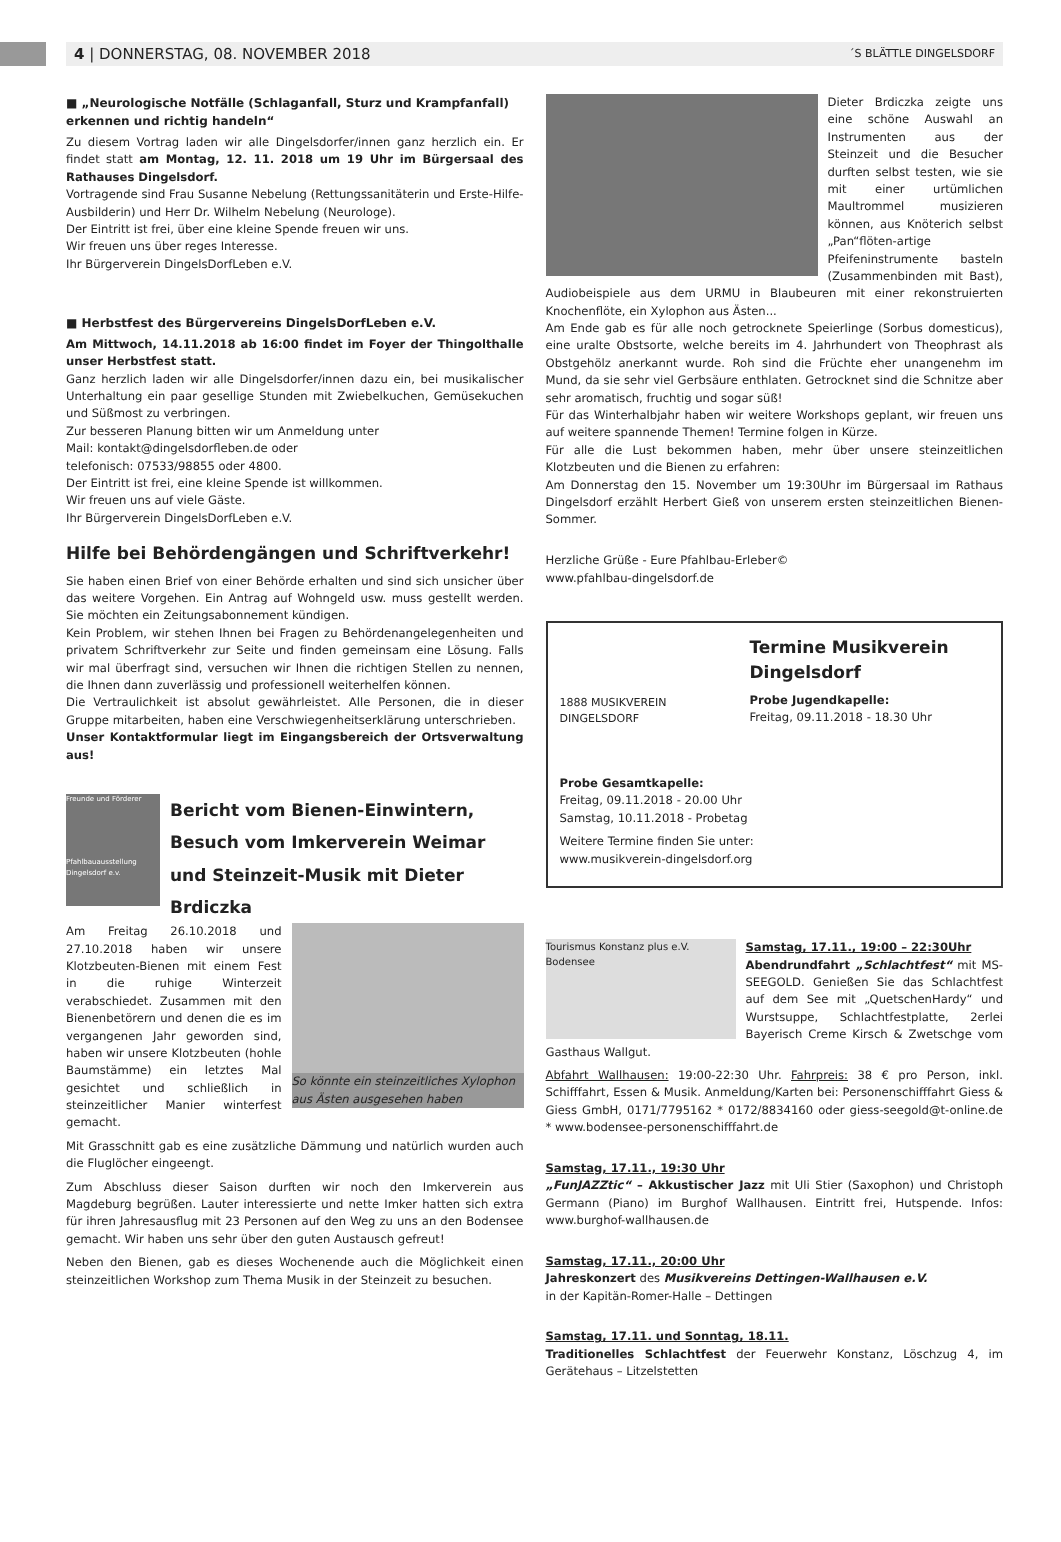4 | DONNERSTAG, 08. NOVEMBER 2018 ´S BLÄTTLE DINGELSDORF
■ „Neurologische Notfälle (Schlaganfall, Sturz und Krampfanfall) erkennen und richtig handeln“
Zu diesem Vortrag laden wir alle Dingelsdorfer/innen ganz herzlich ein. Er findet statt am Montag, 12. 11. 2018 um 19 Uhr im Bürgersaal des Rathauses Dingelsdorf.
Vortragende sind Frau Susanne Nebelung (Rettungssanitäterin und Erste-Hilfe-Ausbilderin) und Herr Dr. Wilhelm Nebelung (Neurologe).
Der Eintritt ist frei, über eine kleine Spende freuen wir uns.
Wir freuen uns über reges Interesse.
Ihr Bürgerverein DingelsDorfLeben e.V.
■ Herbstfest des Bürgervereins DingelsDorfLeben e.V.
Am Mittwoch, 14.11.2018 ab 16:00 findet im Foyer der Thingolthalle unser Herbstfest statt.
Ganz herzlich laden wir alle Dingelsdorfer/innen dazu ein, bei musikalischer Unterhaltung ein paar gesellige Stunden mit Zwiebelkuchen, Gemüsekuchen und Süßmost zu verbringen.
Zur besseren Planung bitten wir um Anmeldung unter
Mail: kontakt@dingelsdorfleben.de oder
telefonisch: 07533/98855 oder 4800.
Der Eintritt ist frei, eine kleine Spende ist willkommen.
Wir freuen uns auf viele Gäste.
Ihr Bürgerverein DingelsDorfLeben e.V.
Hilfe bei Behördengängen und Schriftverkehr!
Sie haben einen Brief von einer Behörde erhalten und sind sich unsicher über das weitere Vorgehen. Ein Antrag auf Wohngeld usw. muss gestellt werden. Sie möchten ein Zeitungsabonnement kündigen.
Kein Problem, wir stehen Ihnen bei Fragen zu Behördenangelegenheiten und privatem Schriftverkehr zur Seite und finden gemeinsam eine Lösung. Falls wir mal überfragt sind, versuchen wir Ihnen die richtigen Stellen zu nennen, die Ihnen dann zuverlässig und professionell weiterhelfen können.
Die Vertraulichkeit ist absolut gewährleistet. Alle Personen, die in dieser Gruppe mitarbeiten, haben eine Verschwiegenheitserklärung unterschrieben.
Unser Kontaktformular liegt im Eingangsbereich der Ortsverwaltung aus!
Freunde und Förderer
Pfahlbauausstellung Dingelsdorf e.v.
Bericht vom Bienen-Einwintern, Besuch vom Imkerverein Weimar und Steinzeit-Musik mit Dieter Brdiczka
So könnte ein steinzeitliches Xylophon aus Ästen ausgesehen haben
Am Freitag 26.10.2018 und 27.10.2018 haben wir unsere Klotzbeuten-Bienen mit einem Fest in die ruhige Winterzeit verabschiedet. Zusammen mit den Bienenbetörern und denen die es im vergangenen Jahr geworden sind, haben wir unsere Klotzbeuten (hohle Baumstämme) ein letztes Mal gesichtet und schließlich in steinzeitlicher Manier winterfest gemacht.
Mit Grasschnitt gab es eine zusätzliche Dämmung und natürlich wurden auch die Fluglöcher eingeengt.
Zum Abschluss dieser Saison durften wir noch den Imkerverein aus Magdeburg begrüßen. Lauter interessierte und nette Imker hatten sich extra für ihren Jahresausflug mit 23 Personen auf den Weg zu uns an den Bodensee gemacht. Wir haben uns sehr über den guten Austausch gefreut!
Neben den Bienen, gab es dieses Wochenende auch die Möglichkeit einen steinzeitlichen Workshop zum Thema Musik in der Steinzeit zu besuchen.
Dieter Brdiczka zeigte uns eine schöne Auswahl an Instrumenten aus der Steinzeit und die Besucher durften selbst testen, wie sie mit einer urtümlichen Maultrommel musizieren können, aus Knöterich selbst „Pan“flöten-artige Pfeifeninstrumente basteln (Zusammenbinden mit Bast), Audiobeispiele aus dem URMU in Blaubeuren mit einer rekonstruierten Knochenflöte, ein Xylophon aus Ästen...
Am Ende gab es für alle noch getrocknete Speierlinge (Sorbus domesticus), eine uralte Obstsorte, welche bereits im 4. Jahrhundert von Theophrast als Obstgehölz anerkannt wurde. Roh sind die Früchte eher unangenehm im Mund, da sie sehr viel Gerbsäure enthlaten. Getrocknet sind die Schnitze aber sehr aromatisch, fruchtig und sogar süß!
Für das Winterhalbjahr haben wir weitere Workshops geplant, wir freuen uns auf weitere spannende Themen! Termine folgen in Kürze.
Für alle die Lust bekommen haben, mehr über unsere steinzeitlichen Klotzbeuten und die Bienen zu erfahren:
Am Donnerstag den 15. November um 19:30Uhr im Bürgersaal im Rathaus Dingelsdorf erzählt Herbert Gieß von unserem ersten steinzeitlichen Bienen-Sommer.
Herzliche Grüße - Eure Pfahlbau-Erleber©
www.pfahlbau-dingelsdorf.de
1888 MUSIKVEREIN DINGELSDORF
Termine Musikverein Dingelsdorf
Probe Jugendkapelle:
Freitag, 09.11.2018 - 18.30 Uhr
Probe Gesamtkapelle:
Freitag, 09.11.2018 - 20.00 Uhr
Samstag, 10.11.2018 - Probetag
Weitere Termine finden Sie unter:
www.musikverein-dingelsdorf.org
Tourismus Konstanz plus e.V. Bodensee
Samstag, 17.11., 19:00 – 22:30Uhr
Abendrundfahrt „Schlachtfest“ mit MS-SEEGOLD. Genießen Sie das Schlachtfest auf dem See mit „QuetschenHardy“ und Wurstsuppe, Schlachtfestplatte, 2erlei Bayerisch Creme Kirsch & Zwetschge vom Gasthaus Wallgut.
Abfahrt Wallhausen: 19:00-22:30 Uhr. Fahrpreis: 38 € pro Person, inkl. Schifffahrt, Essen & Musik. Anmeldung/Karten bei: Personenschifffahrt Giess & Giess GmbH, 0171/7795162 * 0172/8834160 oder giess-seegold@t-online.de * www.bodensee-personenschifffahrt.de
Samstag, 17.11., 19:30 Uhr
„FunJAZZtic“ – Akkustischer Jazz mit Uli Stier (Saxophon) und Christoph Germann (Piano) im Burghof Wallhausen. Eintritt frei, Hutspende. Infos: www.burghof-wallhausen.de
Samstag, 17.11., 20:00 Uhr
Jahreskonzert des Musikvereins Dettingen-Wallhausen e.V.
in der Kapitän-Romer-Halle – Dettingen
Samstag, 17.11. und Sonntag, 18.11.
Traditionelles Schlachtfest der Feuerwehr Konstanz, Löschzug 4, im Gerätehaus – Litzelstetten